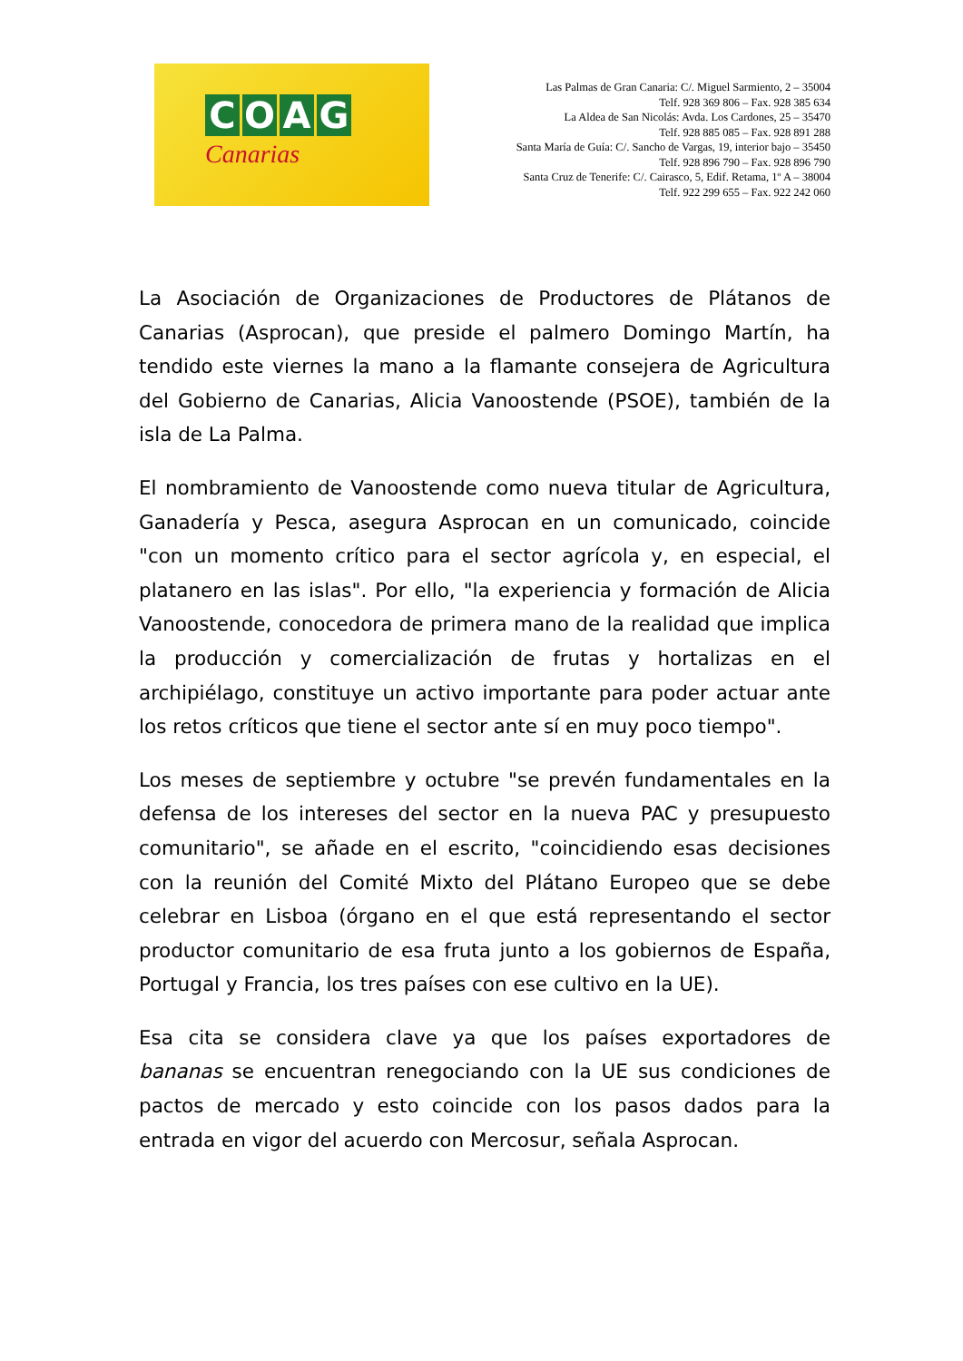COAG
Canarias
Las Palmas de Gran Canaria: C/. Miguel Sarmiento, 2 – 35004
Telf. 928 369 806 – Fax. 928 385 634
La Aldea de San Nicolás: Avda. Los Cardones, 25 – 35470
Telf. 928 885 085 – Fax. 928 891 288
Santa María de Guía: C/. Sancho de Vargas, 19, interior bajo – 35450
Telf. 928 896 790 – Fax. 928 896 790
Santa Cruz de Tenerife: C/. Cairasco, 5, Edif. Retama, 1º A – 38004
Telf. 922 299 655 – Fax. 922 242 060
La Asociación de Organizaciones de Productores de Plátanos de Canarias (Asprocan), que preside el palmero Domingo Martín, ha tendido este viernes la mano a la flamante consejera de Agricultura del Gobierno de Canarias, Alicia Vanoostende (PSOE), también de la isla de La Palma.
El nombramiento de Vanoostende como nueva titular de Agricultura, Ganadería y Pesca, asegura Asprocan en un comunicado, coincide "con un momento crítico para el sector agrícola y, en especial, el platanero en las islas". Por ello, "la experiencia y formación de Alicia Vanoostende, conocedora de primera mano de la realidad que implica la producción y comercialización de frutas y hortalizas en el archipiélago, constituye un activo importante para poder actuar ante los retos críticos que tiene el sector ante sí en muy poco tiempo".
Los meses de septiembre y octubre "se prevén fundamentales en la defensa de los intereses del sector en la nueva PAC y presupuesto comunitario", se añade en el escrito, "coincidiendo esas decisiones con la reunión del Comité Mixto del Plátano Europeo que se debe celebrar en Lisboa (órgano en el que está representando el sector productor comunitario de esa fruta junto a los gobiernos de España, Portugal y Francia, los tres países con ese cultivo en la UE).
Esa cita se considera clave ya que los países exportadores de bananas se encuentran renegociando con la UE sus condiciones de pactos de mercado y esto coincide con los pasos dados para la entrada en vigor del acuerdo con Mercosur, señala Asprocan.